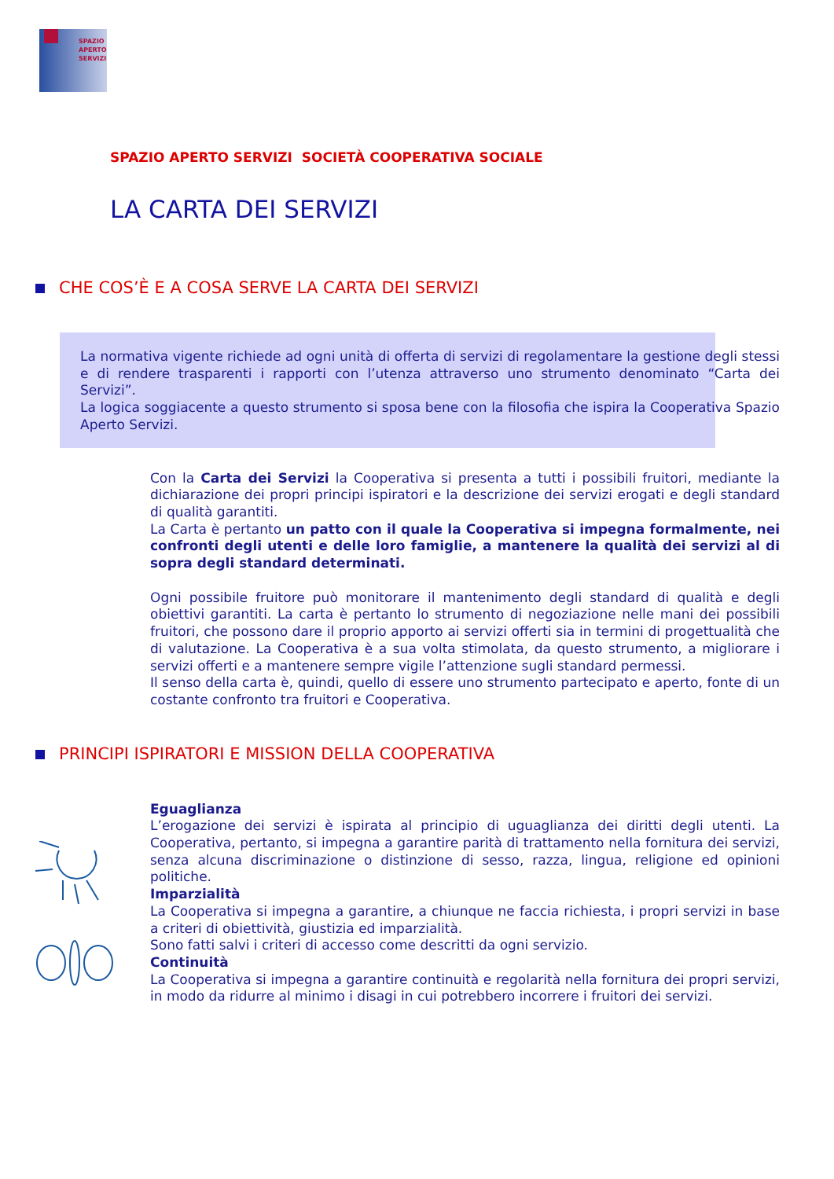SPAZIO
APERTO
SERVIZI
SPAZIO APERTO SERVIZI SOCIETÀ COOPERATIVA SOCIALE
LA CARTA DEI SERVIZI
CHE COS’È E A COSA SERVE LA CARTA DEI SERVIZI
La normativa vigente richiede ad ogni unità di offerta di servizi di regolamentare la gestione degli stessi e di rendere trasparenti i rapporti con l’utenza attraverso uno strumento denominato “Carta dei Servizi”.
La logica soggiacente a questo strumento si sposa bene con la filosofia che ispira la Cooperativa Spazio Aperto Servizi.
Con la Carta dei Servizi la Cooperativa si presenta a tutti i possibili fruitori, mediante la dichiarazione dei propri principi ispiratori e la descrizione dei servizi erogati e degli standard di qualità garantiti.
La Carta è pertanto un patto con il quale la Cooperativa si impegna formalmente, nei confronti degli utenti e delle loro famiglie, a mantenere la qualità dei servizi al di sopra degli standard determinati.
Ogni possibile fruitore può monitorare il mantenimento degli standard di qualità e degli obiettivi garantiti. La carta è pertanto lo strumento di negoziazione nelle mani dei possibili fruitori, che possono dare il proprio apporto ai servizi offerti sia in termini di progettualità che di valutazione. La Cooperativa è a sua volta stimolata, da questo strumento, a migliorare i servizi offerti e a mantenere sempre vigile l’attenzione sugli standard permessi.
Il senso della carta è, quindi, quello di essere uno strumento partecipato e aperto, fonte di un costante confronto tra fruitori e Cooperativa.
PRINCIPI ISPIRATORI E MISSION DELLA COOPERATIVA
Eguaglianza
L’erogazione dei servizi è ispirata al principio di uguaglianza dei diritti degli utenti. La Cooperativa, pertanto, si impegna a garantire parità di trattamento nella fornitura dei servizi, senza alcuna discriminazione o distinzione di sesso, razza, lingua, religione ed opinioni politiche.
Imparzialità
La Cooperativa si impegna a garantire, a chiunque ne faccia richiesta, i propri servizi in base a criteri di obiettività, giustizia ed imparzialità.
Sono fatti salvi i criteri di accesso come descritti da ogni servizio.
Continuità
La Cooperativa si impegna a garantire continuità e regolarità nella fornitura dei propri servizi, in modo da ridurre al minimo i disagi in cui potrebbero incorrere i fruitori dei servizi.